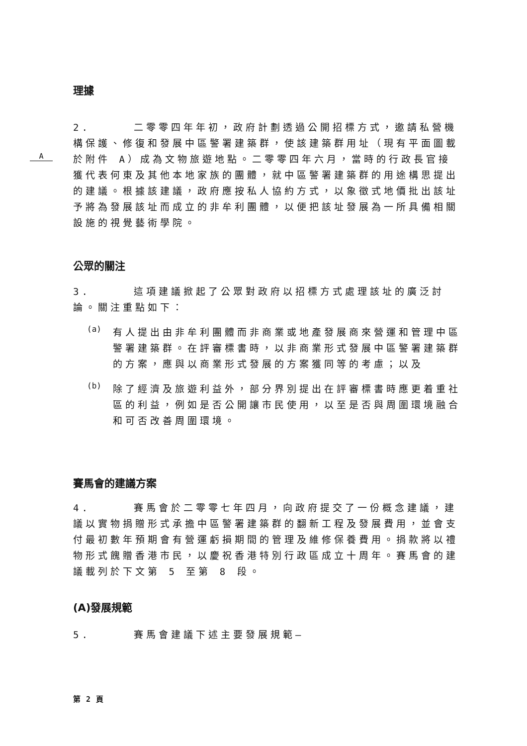理據
A
2. 二零零四年年初，政府計劃透過公開招標方式，邀請私營機構保護、修復和發展中區警署建築群，使該建築群用址（現有平面圖載於附件 A）成為文物旅遊地點。二零零四年六月，當時的行政長官接獲代表何東及其他本地家族的團體，就中區警署建築群的用途構思提出的建議。根據該建議，政府應按私人協約方式，以象徵式地價批出該址予將為發展該址而成立的非牟利團體，以便把該址發展為一所具備相關設施的視覺藝術學院。
公眾的關注
3. 這項建議掀起了公眾對政府以招標方式處理該址的廣泛討論。關注重點如下：
(a)
有人提出由非牟利團體而非商業或地產發展商來營運和管理中區警署建築群。在評審標書時，以非商業形式發展中區警署建築群的方案，應與以商業形式發展的方案獲同等的考慮；以及
(b)
除了經濟及旅遊利益外，部分界別提出在評審標書時應更着重社區的利益，例如是否公開讓市民使用，以至是否與周圍環境融合和可否改善周圍環境。
賽馬會的建議方案
4. 賽馬會於二零零七年四月，向政府提交了一份概念建議，建議以實物捐贈形式承擔中區警署建築群的翻新工程及發展費用，並會支付最初數年預期會有營運虧損期間的管理及維修保養費用。捐款將以禮物形式餽贈香港市民，以慶祝香港特別行政區成立十周年。賽馬會的建議載列於下文第 5 至第 8 段。
(A)發展規範
5. 賽馬會建議下述主要發展規範–
第 2 頁